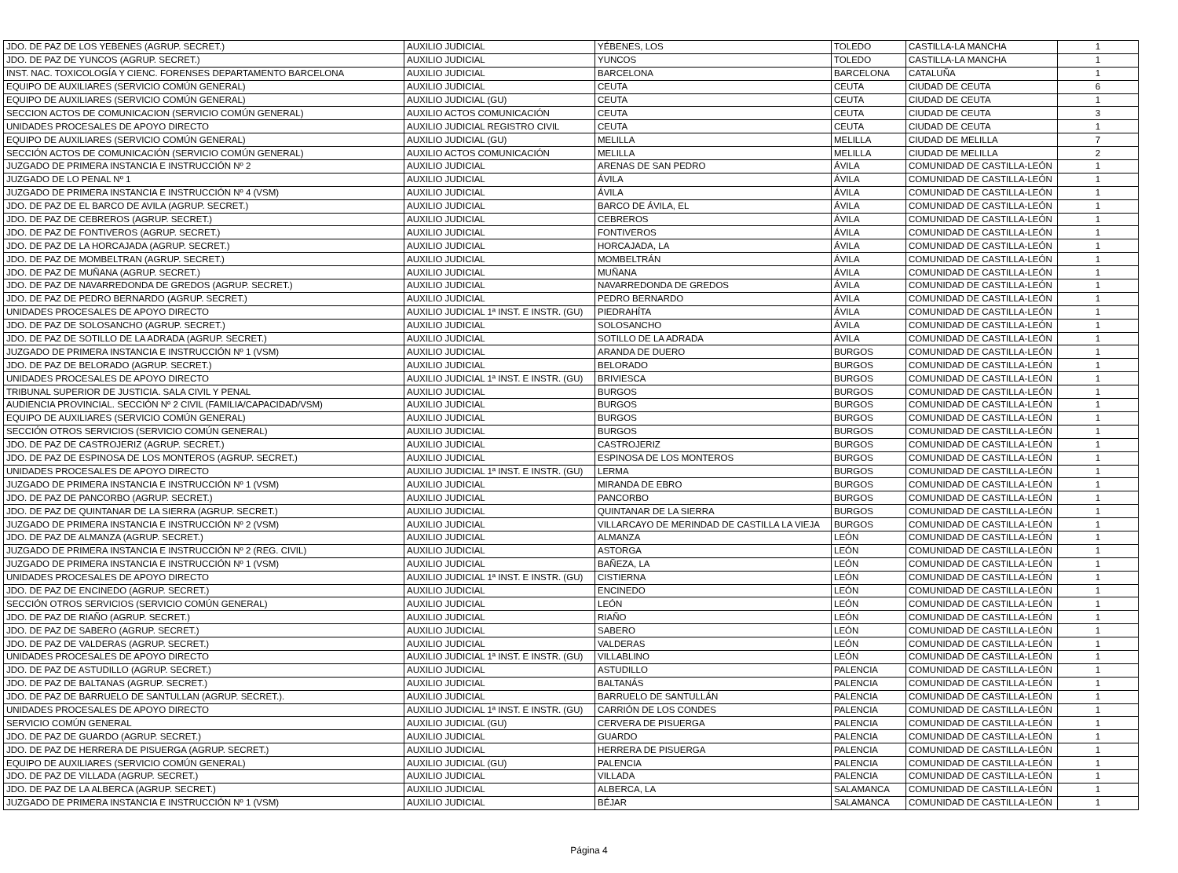| JDO. DE PAZ DE LOS YEBENES (AGRUP. SECRET.) | AUXILIO JUDICIAL | YÉBENES, LOS | TOLEDO | CASTILLA-LA MANCHA | 1 |
| JDO. DE PAZ DE YUNCOS (AGRUP. SECRET.) | AUXILIO JUDICIAL | YUNCOS | TOLEDO | CASTILLA-LA MANCHA | 1 |
| INST. NAC. TOXICOLOGÍA Y CIENC. FORENSES DEPARTAMENTO BARCELONA | AUXILIO JUDICIAL | BARCELONA | BARCELONA | CATALUÑA | 1 |
| EQUIPO DE AUXILIARES (SERVICIO COMÚN GENERAL) | AUXILIO JUDICIAL | CEUTA | CEUTA | CIUDAD DE CEUTA | 6 |
| EQUIPO DE AUXILIARES (SERVICIO COMÚN GENERAL) | AUXILIO JUDICIAL (GU) | CEUTA | CEUTA | CIUDAD DE CEUTA | 1 |
| SECCION ACTOS DE COMUNICACION (SERVICIO COMÚN GENERAL) | AUXILIO ACTOS COMUNICACIÓN | CEUTA | CEUTA | CIUDAD DE CEUTA | 3 |
| UNIDADES PROCESALES DE APOYO DIRECTO | AUXILIO JUDICIAL REGISTRO CIVIL | CEUTA | CEUTA | CIUDAD DE CEUTA | 1 |
| EQUIPO DE AUXILIARES (SERVICIO COMÚN GENERAL) | AUXILIO JUDICIAL (GU) | MELILLA | MELILLA | CIUDAD DE MELILLA | 7 |
| SECCIÓN ACTOS DE COMUNICACIÓN (SERVICIO COMÚN GENERAL) | AUXILIO ACTOS COMUNICACIÓN | MELILLA | MELILLA | CIUDAD DE MELILLA | 2 |
| JUZGADO DE PRIMERA INSTANCIA E INSTRUCCIÓN Nº 2 | AUXILIO JUDICIAL | ARENAS DE SAN PEDRO | ÁVILA | COMUNIDAD DE CASTILLA-LEÓN | 1 |
| JUZGADO DE LO PENAL Nº 1 | AUXILIO JUDICIAL | ÁVILA | ÁVILA | COMUNIDAD DE CASTILLA-LEÓN | 1 |
| JUZGADO DE PRIMERA INSTANCIA E INSTRUCCIÓN Nº 4 (VSM) | AUXILIO JUDICIAL | ÁVILA | ÁVILA | COMUNIDAD DE CASTILLA-LEÓN | 1 |
| JDO. DE PAZ DE EL BARCO DE AVILA (AGRUP. SECRET.) | AUXILIO JUDICIAL | BARCO DE ÁVILA, EL | ÁVILA | COMUNIDAD DE CASTILLA-LEÓN | 1 |
| JDO. DE PAZ DE CEBREROS (AGRUP. SECRET.) | AUXILIO JUDICIAL | CEBREROS | ÁVILA | COMUNIDAD DE CASTILLA-LEÓN | 1 |
| JDO. DE PAZ DE FONTIVEROS (AGRUP. SECRET.) | AUXILIO JUDICIAL | FONTIVEROS | ÁVILA | COMUNIDAD DE CASTILLA-LEÓN | 1 |
| JDO. DE PAZ DE LA HORCAJADA (AGRUP. SECRET.) | AUXILIO JUDICIAL | HORCAJADA, LA | ÁVILA | COMUNIDAD DE CASTILLA-LEÓN | 1 |
| JDO. DE PAZ DE MOMBELTRAN (AGRUP. SECRET.) | AUXILIO JUDICIAL | MOMBELTRÁN | ÁVILA | COMUNIDAD DE CASTILLA-LEÓN | 1 |
| JDO. DE PAZ DE MUÑANA (AGRUP. SECRET.) | AUXILIO JUDICIAL | MUÑANA | ÁVILA | COMUNIDAD DE CASTILLA-LEÓN | 1 |
| JDO. DE PAZ DE NAVARREDONDA DE GREDOS (AGRUP. SECRET.) | AUXILIO JUDICIAL | NAVARREDONDA DE GREDOS | ÁVILA | COMUNIDAD DE CASTILLA-LEÓN | 1 |
| JDO. DE PAZ DE PEDRO BERNARDO (AGRUP. SECRET.) | AUXILIO JUDICIAL | PEDRO BERNARDO | ÁVILA | COMUNIDAD DE CASTILLA-LEÓN | 1 |
| UNIDADES PROCESALES DE APOYO DIRECTO | AUXILIO JUDICIAL 1ª INST. E INSTR. (GU) | PIEDRAHÍTA | ÁVILA | COMUNIDAD DE CASTILLA-LEÓN | 1 |
| JDO. DE PAZ DE SOLOSANCHO (AGRUP. SECRET.) | AUXILIO JUDICIAL | SOLOSANCHO | ÁVILA | COMUNIDAD DE CASTILLA-LEÓN | 1 |
| JDO. DE PAZ DE SOTILLO DE LA ADRADA (AGRUP. SECRET.) | AUXILIO JUDICIAL | SOTILLO DE LA ADRADA | ÁVILA | COMUNIDAD DE CASTILLA-LEÓN | 1 |
| JUZGADO DE PRIMERA INSTANCIA E INSTRUCCIÓN Nº 1 (VSM) | AUXILIO JUDICIAL | ARANDA DE DUERO | BURGOS | COMUNIDAD DE CASTILLA-LEÓN | 1 |
| JDO. DE PAZ DE BELORADO (AGRUP. SECRET.) | AUXILIO JUDICIAL | BELORADO | BURGOS | COMUNIDAD DE CASTILLA-LEÓN | 1 |
| UNIDADES PROCESALES DE APOYO DIRECTO | AUXILIO JUDICIAL 1ª INST. E INSTR. (GU) | BRIVIESCA | BURGOS | COMUNIDAD DE CASTILLA-LEÓN | 1 |
| TRIBUNAL SUPERIOR DE JUSTICIA. SALA CIVIL Y PENAL | AUXILIO JUDICIAL | BURGOS | BURGOS | COMUNIDAD DE CASTILLA-LEÓN | 1 |
| AUDIENCIA PROVINCIAL. SECCIÓN Nº 2 CIVIL (FAMILIA/CAPACIDAD/VSM) | AUXILIO JUDICIAL | BURGOS | BURGOS | COMUNIDAD DE CASTILLA-LEÓN | 1 |
| EQUIPO DE AUXILIARES (SERVICIO COMÚN GENERAL) | AUXILIO JUDICIAL | BURGOS | BURGOS | COMUNIDAD DE CASTILLA-LEÓN | 1 |
| SECCIÓN OTROS SERVICIOS (SERVICIO COMÚN GENERAL) | AUXILIO JUDICIAL | BURGOS | BURGOS | COMUNIDAD DE CASTILLA-LEÓN | 1 |
| JDO. DE PAZ DE CASTROJERIZ (AGRUP. SECRET.) | AUXILIO JUDICIAL | CASTROJERIZ | BURGOS | COMUNIDAD DE CASTILLA-LEÓN | 1 |
| JDO. DE PAZ DE ESPINOSA DE LOS MONTEROS (AGRUP. SECRET.) | AUXILIO JUDICIAL | ESPINOSA DE LOS MONTEROS | BURGOS | COMUNIDAD DE CASTILLA-LEÓN | 1 |
| UNIDADES PROCESALES DE APOYO DIRECTO | AUXILIO JUDICIAL 1ª INST. E INSTR. (GU) | LERMA | BURGOS | COMUNIDAD DE CASTILLA-LEÓN | 1 |
| JUZGADO DE PRIMERA INSTANCIA E INSTRUCCIÓN Nº 1 (VSM) | AUXILIO JUDICIAL | MIRANDA DE EBRO | BURGOS | COMUNIDAD DE CASTILLA-LEÓN | 1 |
| JDO. DE PAZ DE PANCORBO (AGRUP. SECRET.) | AUXILIO JUDICIAL | PANCORBO | BURGOS | COMUNIDAD DE CASTILLA-LEÓN | 1 |
| JDO. DE PAZ DE QUINTANAR DE LA SIERRA (AGRUP. SECRET.) | AUXILIO JUDICIAL | QUINTANAR DE LA SIERRA | BURGOS | COMUNIDAD DE CASTILLA-LEÓN | 1 |
| JUZGADO DE PRIMERA INSTANCIA E INSTRUCCIÓN Nº 2 (VSM) | AUXILIO JUDICIAL | VILLARCAYO DE MERINDAD DE CASTILLA LA VIEJA | BURGOS | COMUNIDAD DE CASTILLA-LEÓN | 1 |
| JDO. DE PAZ DE ALMANZA (AGRUP. SECRET.) | AUXILIO JUDICIAL | ALMANZA | LEÓN | COMUNIDAD DE CASTILLA-LEÓN | 1 |
| JUZGADO DE PRIMERA INSTANCIA E INSTRUCCIÓN Nº 2 (REG. CIVIL) | AUXILIO JUDICIAL | ASTORGA | LEÓN | COMUNIDAD DE CASTILLA-LEÓN | 1 |
| JUZGADO DE PRIMERA INSTANCIA E INSTRUCCIÓN Nº 1 (VSM) | AUXILIO JUDICIAL | BAÑEZA, LA | LEÓN | COMUNIDAD DE CASTILLA-LEÓN | 1 |
| UNIDADES PROCESALES DE APOYO DIRECTO | AUXILIO JUDICIAL 1ª INST. E INSTR. (GU) | CISTIERNA | LEÓN | COMUNIDAD DE CASTILLA-LEÓN | 1 |
| JDO. DE PAZ DE ENCINEDO (AGRUP. SECRET.) | AUXILIO JUDICIAL | ENCINEDO | LEÓN | COMUNIDAD DE CASTILLA-LEÓN | 1 |
| SECCIÓN OTROS SERVICIOS (SERVICIO COMÚN GENERAL) | AUXILIO JUDICIAL | LEÓN | LEÓN | COMUNIDAD DE CASTILLA-LEÓN | 1 |
| JDO. DE PAZ DE RIAÑO (AGRUP. SECRET.) | AUXILIO JUDICIAL | RIAÑO | LEÓN | COMUNIDAD DE CASTILLA-LEÓN | 1 |
| JDO. DE PAZ DE SABERO (AGRUP. SECRET.) | AUXILIO JUDICIAL | SABERO | LEÓN | COMUNIDAD DE CASTILLA-LEÓN | 1 |
| JDO. DE PAZ DE VALDERAS (AGRUP. SECRET.) | AUXILIO JUDICIAL | VALDERAS | LEÓN | COMUNIDAD DE CASTILLA-LEÓN | 1 |
| UNIDADES PROCESALES DE APOYO DIRECTO | AUXILIO JUDICIAL 1ª INST. E INSTR. (GU) | VILLABLINO | LEÓN | COMUNIDAD DE CASTILLA-LEÓN | 1 |
| JDO. DE PAZ DE ASTUDILLO (AGRUP. SECRET.) | AUXILIO JUDICIAL | ASTUDILLO | PALENCIA | COMUNIDAD DE CASTILLA-LEÓN | 1 |
| JDO. DE PAZ DE BALTANAS (AGRUP. SECRET.) | AUXILIO JUDICIAL | BALTANÁS | PALENCIA | COMUNIDAD DE CASTILLA-LEÓN | 1 |
| JDO. DE PAZ DE BARRUELO DE SANTULLAN (AGRUP. SECRET.). | AUXILIO JUDICIAL | BARRUELO DE SANTULLÁN | PALENCIA | COMUNIDAD DE CASTILLA-LEÓN | 1 |
| UNIDADES PROCESALES DE APOYO DIRECTO | AUXILIO JUDICIAL 1ª INST. E INSTR. (GU) | CARRIÓN DE LOS CONDES | PALENCIA | COMUNIDAD DE CASTILLA-LEÓN | 1 |
| SERVICIO COMÚN GENERAL | AUXILIO JUDICIAL (GU) | CERVERA DE PISUERGA | PALENCIA | COMUNIDAD DE CASTILLA-LEÓN | 1 |
| JDO. DE PAZ DE GUARDO (AGRUP. SECRET.) | AUXILIO JUDICIAL | GUARDO | PALENCIA | COMUNIDAD DE CASTILLA-LEÓN | 1 |
| JDO. DE PAZ DE HERRERA DE PISUERGA (AGRUP. SECRET.) | AUXILIO JUDICIAL | HERRERA DE PISUERGA | PALENCIA | COMUNIDAD DE CASTILLA-LEÓN | 1 |
| EQUIPO DE AUXILIARES (SERVICIO COMÚN GENERAL) | AUXILIO JUDICIAL (GU) | PALENCIA | PALENCIA | COMUNIDAD DE CASTILLA-LEÓN | 1 |
| JDO. DE PAZ DE VILLADA (AGRUP. SECRET.) | AUXILIO JUDICIAL | VILLADA | PALENCIA | COMUNIDAD DE CASTILLA-LEÓN | 1 |
| JDO. DE PAZ DE LA ALBERCA (AGRUP. SECRET.) | AUXILIO JUDICIAL | ALBERCA, LA | SALAMANCA | COMUNIDAD DE CASTILLA-LEÓN | 1 |
| JUZGADO DE PRIMERA INSTANCIA E INSTRUCCIÓN Nº 1 (VSM) | AUXILIO JUDICIAL | BÉJAR | SALAMANCA | COMUNIDAD DE CASTILLA-LEÓN | 1 |
Página 4